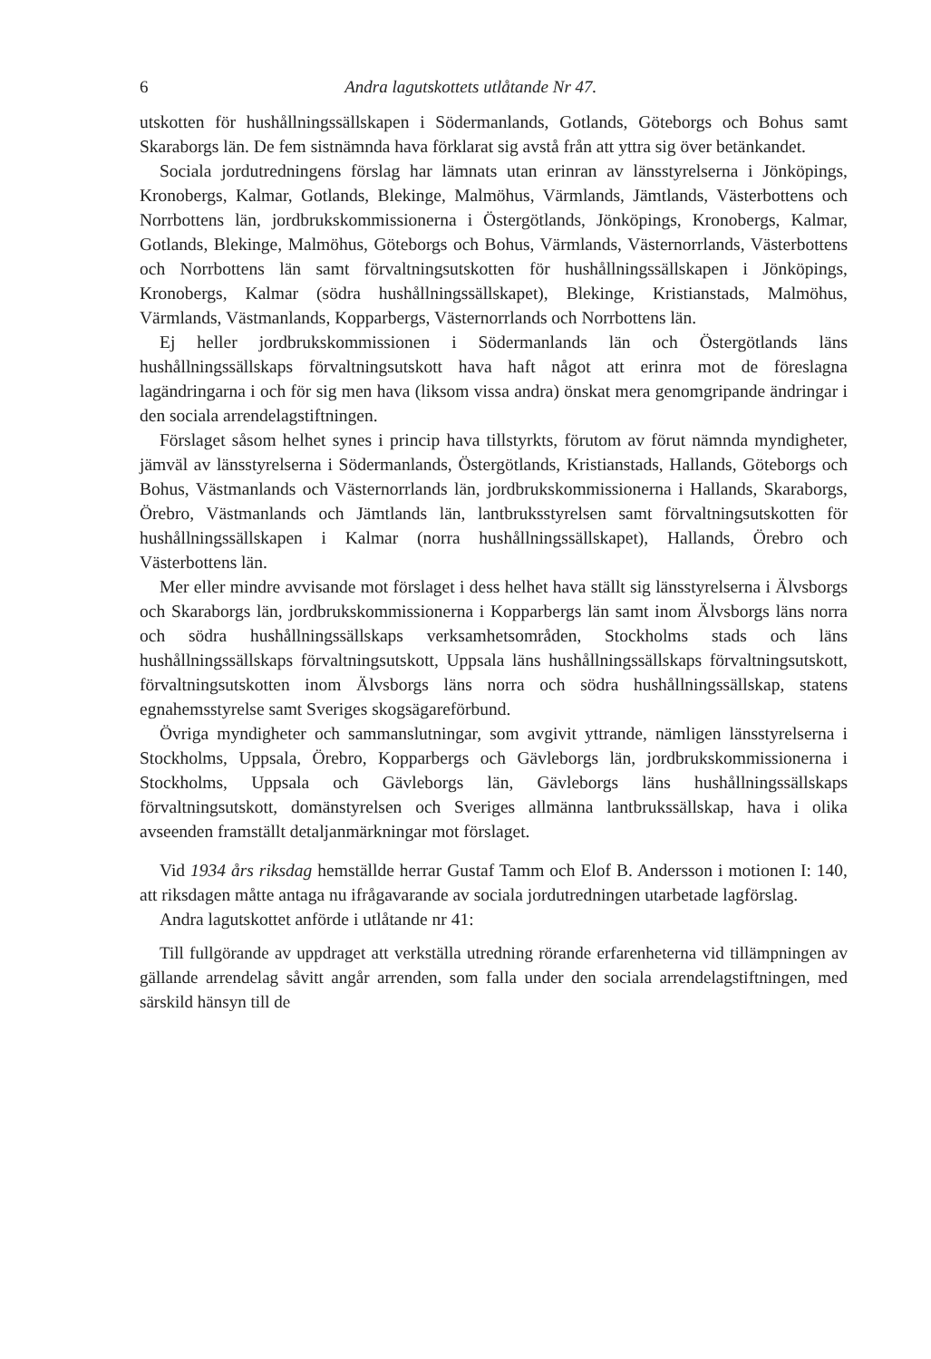6 Andra lagutskottets utlåtande Nr 47.
utskotten för hushållningssällskapen i Södermanlands, Gotlands, Göteborgs och Bohus samt Skaraborgs län. De fem sistnämnda hava förklarat sig avstå från att yttra sig över betänkandet.
Sociala jordutredningens förslag har lämnats utan erinran av länsstyrelserna i Jönköpings, Kronobergs, Kalmar, Gotlands, Blekinge, Malmöhus, Värmlands, Jämtlands, Västerbottens och Norrbottens län, jordbrukskommissionerna i Östergötlands, Jönköpings, Kronobergs, Kalmar, Gotlands, Blekinge, Malmöhus, Göteborgs och Bohus, Värmlands, Västernorrlands, Västerbottens och Norrbottens län samt förvaltningsutskotten för hushållningssällskapen i Jönköpings, Kronobergs, Kalmar (södra hushållningssällskapet), Blekinge, Kristianstads, Malmöhus, Värmlands, Västmanlands, Kopparbergs, Västernorrlands och Norrbottens län.
Ej heller jordbrukskommissionen i Södermanlands län och Östergötlands läns hushållningssällskaps förvaltningsutskott hava haft något att erinra mot de föreslagna lagändringarna i och för sig men hava (liksom vissa andra) önskat mera genomgripande ändringar i den sociala arrendelagstiftningen.
Förslaget såsom helhet synes i princip hava tillstyrkts, förutom av förut nämnda myndigheter, jämväl av länsstyrelserna i Södermanlands, Östergötlands, Kristianstads, Hallands, Göteborgs och Bohus, Västmanlands och Västernorrlands län, jordbrukskommissionerna i Hallands, Skaraborgs, Örebro, Västmanlands och Jämtlands län, lantbruksstyrelsen samt förvaltningsutskotten för hushållningssällskapen i Kalmar (norra hushållningssällskapet), Hallands, Örebro och Västerbottens län.
Mer eller mindre avvisande mot förslaget i dess helhet hava ställt sig länsstyrelserna i Älvsborgs och Skaraborgs län, jordbrukskommissionerna i Kopparbergs län samt inom Älvsborgs läns norra och södra hushållningssällskaps verksamhetsområden, Stockholms stads och läns hushållningssällskaps förvaltningsutskott, Uppsala läns hushållningssällskaps förvaltningsutskott, förvaltningsutskotten inom Älvsborgs läns norra och södra hushållningssällskap, statens egnahemsstyrelse samt Sveriges skogsägareförbund.
Övriga myndigheter och sammanslutningar, som avgivit yttrande, nämligen länsstyrelserna i Stockholms, Uppsala, Örebro, Kopparbergs och Gävleborgs län, jordbrukskommissionerna i Stockholms, Uppsala och Gävleborgs län, Gävleborgs läns hushållningssällskaps förvaltningsutskott, domänstyrelsen och Sveriges allmänna lantbrukssällskap, hava i olika avseenden framställt detaljanmärkningar mot förslaget.
Vid 1934 års riksdag hemställde herrar Gustaf Tamm och Elof B. Andersson i motionen I: 140, att riksdagen måtte antaga nu ifrågavarande av sociala jordutredningen utarbetade lagförslag.
Andra lagutskottet anförde i utlåtande nr 41:
Till fullgörande av uppdraget att verkställa utredning rörande erfarenheterna vid tillämpningen av gällande arrendelag såvitt angår arrenden, som falla under den sociala arrendelagstiftningen, med särskild hänsyn till de